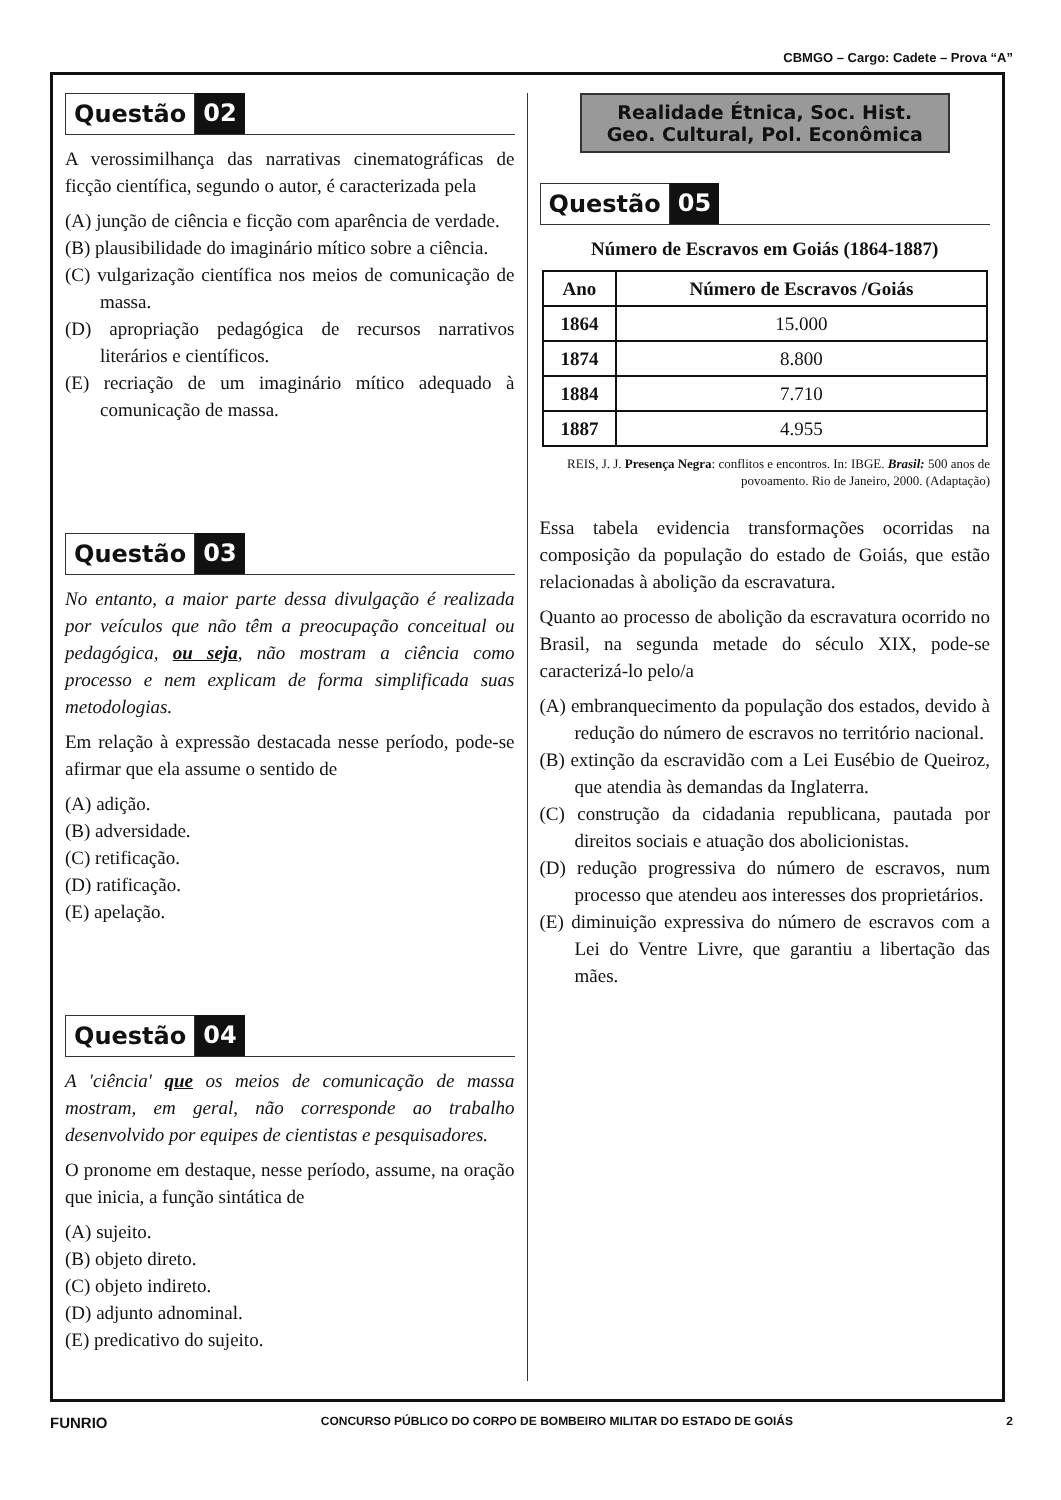CBMGO – Cargo: Cadete – Prova “A”
Questão 02
A verossimilhança das narrativas cinematográficas de ficção científica, segundo o autor, é caracterizada pela
(A) junção de ciência e ficção com aparência de verdade.
(B) plausibilidade do imaginário mítico sobre a ciência.
(C) vulgarização científica nos meios de comunicação de massa.
(D) apropriação pedagógica de recursos narrativos literários e científicos.
(E) recriação de um imaginário mítico adequado à comunicação de massa.
Questão 03
No entanto, a maior parte dessa divulgação é realizada por veículos que não têm a preocupação conceitual ou pedagógica, ou seja, não mostram a ciência como processo e nem explicam de forma simplificada suas metodologias.
Em relação à expressão destacada nesse período, pode-se afirmar que ela assume o sentido de
(A) adição.
(B) adversidade.
(C) retificação.
(D) ratificação.
(E) apelação.
Questão 04
A 'ciência' que os meios de comunicação de massa mostram, em geral, não corresponde ao trabalho desenvolvido por equipes de cientistas e pesquisadores.
O pronome em destaque, nesse período, assume, na oração que inicia, a função sintática de
(A) sujeito.
(B) objeto direto.
(C) objeto indireto.
(D) adjunto adnominal.
(E) predicativo do sujeito.
Realidade Étnica, Soc. Hist.
Geo. Cultural, Pol. Econômica
Questão 05
Número de Escravos em Goiás (1864-1887)
| Ano | Número de Escravos /Goiás |
| --- | --- |
| 1864 | 15.000 |
| 1874 | 8.800 |
| 1884 | 7.710 |
| 1887 | 4.955 |
REIS, J. J. Presença Negra: conflitos e encontros. In: IBGE. Brasil: 500 anos de povoamento. Rio de Janeiro, 2000. (Adaptação)
Essa tabela evidencia transformações ocorridas na composição da população do estado de Goiás, que estão relacionadas à abolição da escravatura.
Quanto ao processo de abolição da escravatura ocorrido no Brasil, na segunda metade do século XIX, pode-se caracterizá-lo pelo/a
(A) embranquecimento da população dos estados, devido à redução do número de escravos no território nacional.
(B) extinção da escravidão com a Lei Eusébio de Queiroz, que atendia às demandas da Inglaterra.
(C) construção da cidadania republicana, pautada por direitos sociais e atuação dos abolicionistas.
(D) redução progressiva do número de escravos, num processo que atendeu aos interesses dos proprietários.
(E) diminuição expressiva do número de escravos com a Lei do Ventre Livre, que garantiu a libertação das mães.
FUNRIO CONCURSO PÚBLICO DO CORPO DE BOMBEIRO MILITAR DO ESTADO DE GOIÁS 2